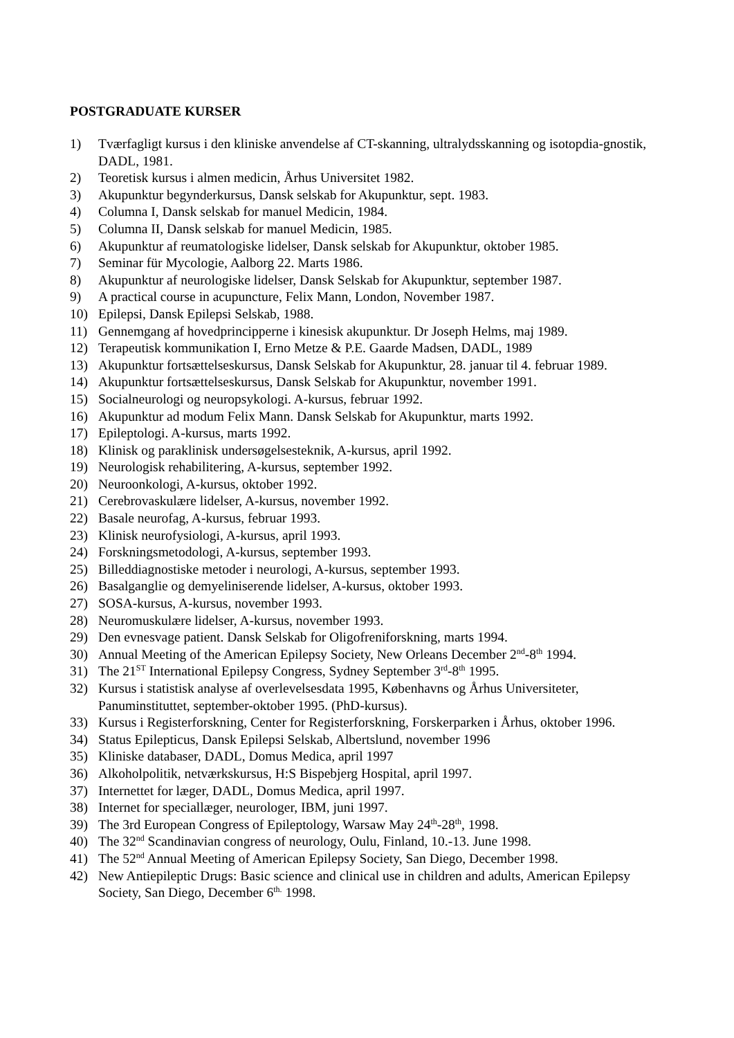POSTGRADUATE KURSER
1) Tværfagligt kursus i den kliniske anvendelse af CT-skanning, ultralydsskanning og isotopdia-gnostik, DADL, 1981.
2) Teoretisk kursus i almen medicin, Århus Universitet 1982.
3) Akupunktur begynderkursus, Dansk selskab for Akupunktur, sept. 1983.
4) Columna I, Dansk selskab for manuel Medicin, 1984.
5) Columna II, Dansk selskab for manuel Medicin, 1985.
6) Akupunktur af reumatologiske lidelser, Dansk selskab for Akupunktur, oktober 1985.
7) Seminar für Mycologie, Aalborg 22. Marts 1986.
8) Akupunktur af neurologiske lidelser, Dansk Selskab for Akupunktur, september 1987.
9) A practical course in acupuncture, Felix Mann, London, November 1987.
10) Epilepsi, Dansk Epilepsi Selskab, 1988.
11) Gennemgang af hovedprincipperne i kinesisk akupunktur. Dr Joseph Helms, maj 1989.
12) Terapeutisk kommunikation I, Erno Metze & P.E. Gaarde Madsen, DADL, 1989
13) Akupunktur fortsættelseskursus, Dansk Selskab for Akupunktur, 28. januar til 4. februar 1989.
14) Akupunktur fortsættelseskursus, Dansk Selskab for Akupunktur, november 1991.
15) Socialneurologi og neuropsykologi. A-kursus, februar 1992.
16) Akupunktur ad modum Felix Mann. Dansk Selskab for Akupunktur, marts 1992.
17) Epileptologi. A-kursus, marts 1992.
18) Klinisk og paraklinisk undersøgelsesteknik, A-kursus, april 1992.
19) Neurologisk rehabilitering, A-kursus, september 1992.
20) Neuroonkologi, A-kursus, oktober 1992.
21) Cerebrovaskulære lidelser, A-kursus, november 1992.
22) Basale neurofag, A-kursus, februar 1993.
23) Klinisk neurofysiologi, A-kursus, april 1993.
24) Forskningsmetodologi, A-kursus, september 1993.
25) Billeddiagnostiske metoder i neurologi, A-kursus, september 1993.
26) Basalganglie og demyeliniserende lidelser, A-kursus, oktober 1993.
27) SOSA-kursus, A-kursus, november 1993.
28) Neuromuskulære lidelser, A-kursus, november 1993.
29) Den evnesvage patient. Dansk Selskab for Oligofreniforskning, marts 1994.
30) Annual Meeting of the American Epilepsy Society, New Orleans December 2<sup>nd</sup>-8<sup>th</sup> 1994.
31) The 21<sup>ST</sup> International Epilepsy Congress, Sydney September 3<sup>rd</sup>-8<sup>th</sup> 1995.
32) Kursus i statistisk analyse af overlevelsesdata 1995, Københavns og Århus Universiteter, Panuminstituttet, september-oktober 1995. (PhD-kursus).
33) Kursus i Registerforskning, Center for Registerforskning, Forskerparken i Århus, oktober 1996.
34) Status Epilepticus, Dansk Epilepsi Selskab, Albertslund, november 1996
35) Kliniske databaser, DADL, Domus Medica, april 1997
36) Alkoholpolitik, netværkskursus, H:S Bispebjerg Hospital, april 1997.
37) Internettet for læger, DADL, Domus Medica, april 1997.
38) Internet for speciallæger, neurologer, IBM, juni 1997.
39) The 3rd European Congress of Epileptology, Warsaw May 24<sup>th</sup>-28<sup>th</sup>, 1998.
40) The 32<sup>nd</sup> Scandinavian congress of neurology, Oulu, Finland, 10.-13. June 1998.
41) The 52<sup>nd</sup> Annual Meeting of American Epilepsy Society, San Diego, December 1998.
42) New Antiepileptic Drugs: Basic science and clinical use in children and adults, American Epilepsy Society, San Diego, December 6<sup>th.</sup> 1998.